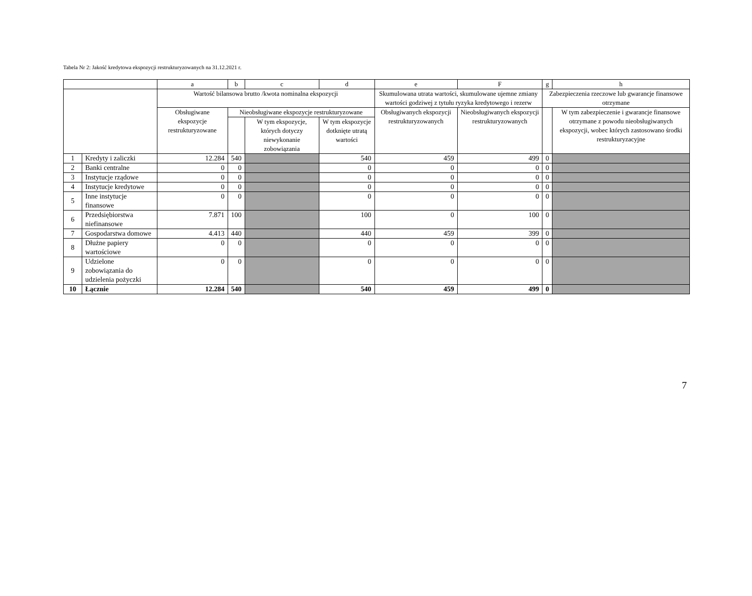Tabela Nr 2: Jakość kredytowa ekspozycji restrukturyzowanych na 31.12.2021 r.
| | | a | b | c | d | e | F | g | h |
| --- | --- | --- | --- | --- | --- | --- | --- | --- | --- |
| | | Wartość bilansowa brutto /kwota nominalna ekspozycji | | | | Skumulowana utrata wartości, skumulowane ujemne zmiany wartości godziwej z tytułu ryzyka kredytowego i rezerw | | Zabezpieczenia rzeczowe lub gwarancje finansowe otrzymane | |
| | | Obsługiwane ekspozycje restrukturyzowane | Nieobsługiwane ekspozycje restrukturyzowane | | | Obsługiwanych ekspozycji restrukturyzowanych | Nieobsługiwanych ekspozycji restrukturyzowanych | | W tym zabezpieczenie i gwarancje finansowe otrzymane z powodu nieobsługiwanych ekspozycji, wobec których zastosowano środki restrukturyzacyjne |
| | | | | W tym ekspozycje, których dotyczy niewykonanie zobowiązania | W tym ekspozycje dotknięte utratą wartości | | | | |
| 1 | Kredyty i zaliczki | 12.284 | 540 | | 540 | 459 | 499 | 0 | |
| 2 | Banki centralne | 0 | 0 | | 0 | 0 | 0 | 0 | |
| 3 | Instytucje rządowe | 0 | 0 | | 0 | 0 | 0 | 0 | |
| 4 | Instytucje kredytowe | 0 | 0 | | 0 | 0 | 0 | 0 | |
| 5 | Inne instytucje finansowe | 0 | 0 | | 0 | 0 | 0 | 0 | |
| 6 | Przedsiębiorstwa niefinansowe | 7.871 | 100 | | 100 | 0 | 100 | 0 | |
| 7 | Gospodarstwa domowe | 4.413 | 440 | | 440 | 459 | 399 | 0 | |
| 8 | Dłużne papiery wartościowe | 0 | 0 | | 0 | 0 | 0 | 0 | |
| 9 | Udzielone zobowiązania do udzielenia pożyczki | 0 | 0 | | 0 | 0 | 0 | 0 | |
| 10 | Łącznie | 12.284 | 540 | | 540 | 459 | 499 | 0 | |
7